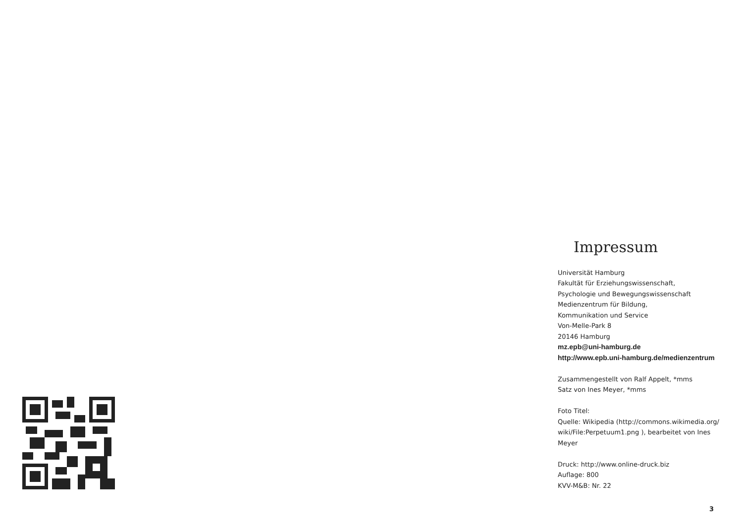Impressum
Universität Hamburg
Fakultät für Erziehungswissenschaft,
Psychologie und Bewegungswissenschaft
Medienzentrum für Bildung,
Kommunikation und Service
Von-Melle-Park 8
20146 Hamburg
mz.epb@uni-hamburg.de
http://www.epb.uni-hamburg.de/medienzentrum
Zusammengestellt von Ralf Appelt, *mms
Satz von Ines Meyer, *mms
Foto Titel:
Quelle: Wikipedia (http://commons.wikimedia.org/ wiki/File:Perpetuum1.png ), bearbeitet von Ines Meyer
Druck: http://www.online-druck.biz
Auflage: 800
KVV-M&B: Nr. 22
3